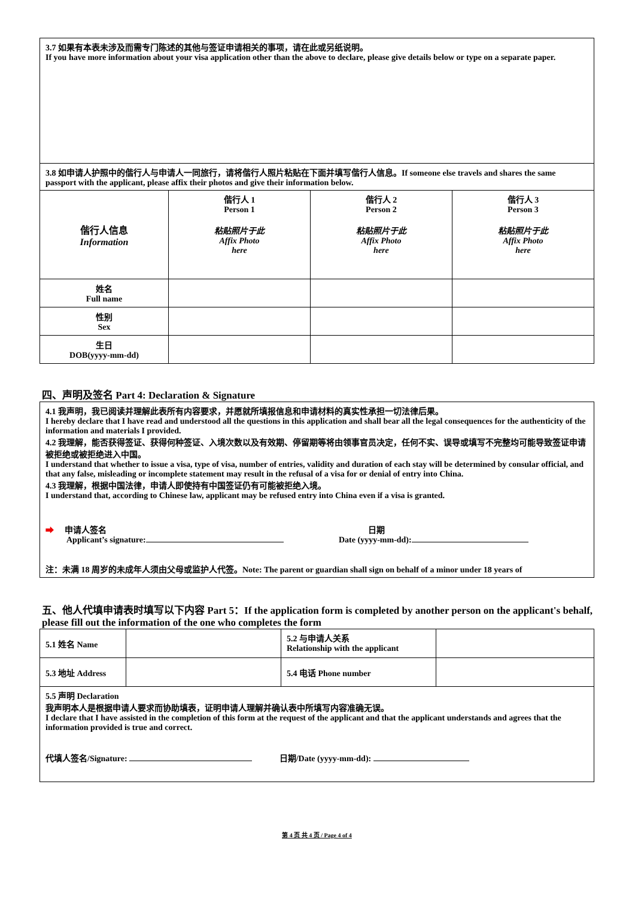| 3.7 如果有本表未涉及而需专门陈述的其他与签证申请相关的事项，请在此或另纸说明。 If you have more information about your visa application other than the above to declare, please give details below or type on a separate paper. | | | |
| 3.8 如申请人护照中的偕行人与申请人一同旅行，请将偕行人照片粘贴在下面并填写偕行人信息。If someone else travels and shares the same passport with the applicant, please affix their photos and give their information below. | | | |
| 偕行人信息 Information | 偕行人 1 Person 1 粘贴照片于此 Affix Photo here | 偕行人 2 Person 2 粘贴照片于此 Affix Photo here | 偕行人 3 Person 3 粘贴照片于此 Affix Photo here |
| 姓名 Full name | | | |
| 性别 Sex | | | |
| 生日 DOB(yyyy-mm-dd) | | | |
四、声明及签名 Part 4: Declaration & Signature
| 4.1 我声明，我已阅读并理解此表所有内容要求，并愿就所填报信息和申请材料的真实性承担一切法律后果。 I hereby declare that I have read and understood all the questions in this application and shall bear all the legal consequences for the authenticity of the information and materials I provided. 4.2 我理解，能否获得签证、获得何种签证、入境次数以及有效期、停留期等将由领事官员决定，任何不实、误导或填写不完整均可能导致签证申请被拒绝或被拒绝进入中国。 I understand that whether to issue a visa, type of visa, number of entries, validity and duration of each stay will be determined by consular official, and that any false, misleading or incomplete statement may result in the refusal of a visa for or denial of entry into China. 4.3 我理解，根据中国法律，申请人即使持有中国签证仍有可能被拒绝入境。 I understand that, according to Chinese law, applicant may be refused entry into China even if a visa is granted. ➡ 申请人签名 Applicant’s signature: 日期 Date (yyyy-mm-dd): 注：未满 18 周岁的未成年人须由父母或监护人代签。Note: The parent or guardian shall sign on behalf of a minor under 18 years of |
五、他人代填申请表时填写以下内容 Part 5：If the application form is completed by another person on the applicant's behalf, please fill out the information of the one who completes the form
| 5.1 姓名 Name | | 5.2 与申请人关系 Relationship with the applicant | |
| 5.3 地址 Address | | 5.4 电话 Phone number | |
| 5.5 声明 Declaration 我声明本人是根据申请人要求而协助填表，证明申请人理解并确认表中所填写内容准确无误。 I declare that I have assisted in the completion of this form at the request of the applicant and that the applicant understands and agrees that the information provided is true and correct. 代填人签名/Signature: 日期/Date (yyyy-mm-dd): | | | |
第 4 页 共 4 页 / Page 4 of 4